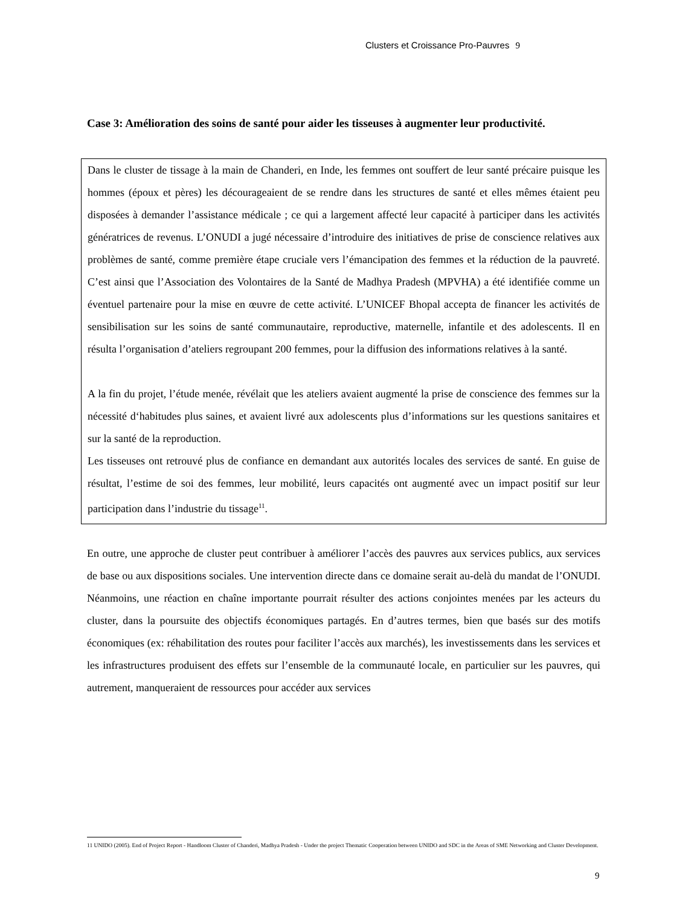Clusters et Croissance Pro-Pauvres 9
Case 3: Amélioration des soins de santé pour aider les tisseuses à augmenter leur productivité.
Dans le cluster de tissage à la main de Chanderi, en Inde, les femmes ont souffert de leur santé précaire puisque les hommes (époux et pères) les décourageaient de se rendre dans les structures de santé et elles mêmes étaient peu disposées à demander l’assistance médicale ; ce qui a largement affecté leur capacité à participer dans les activités génératrices de revenus. L’ONUDI a jugé nécessaire d’introduire des initiatives de prise de conscience relatives aux problèmes de santé, comme première étape cruciale vers l’émancipation des femmes et la réduction de la pauvreté. C’est ainsi que l’Association des Volontaires de la Santé de Madhya Pradesh (MPVHA) a été identifiée comme un éventuel partenaire pour la mise en œuvre de cette activité. L’UNICEF Bhopal accepta de financer les activités de sensibilisation sur les soins de santé communautaire, reproductive, maternelle, infantile et des adolescents. Il en résulta l’organisation d’ateliers regroupant 200 femmes, pour la diffusion des informations relatives à la santé.
A la fin du projet, l’étude menée, révélait que les ateliers avaient augmenté la prise de conscience des femmes sur la nécessité d‘habitudes plus saines, et avaient livré aux adolescents plus d’informations sur les questions sanitaires et sur la santé de la reproduction.
Les tisseuses ont retrouvé plus de confiance en demandant aux autorités locales des services de santé. En guise de résultat, l’estime de soi des femmes, leur mobilité, leurs capacités ont augmenté avec un impact positif sur leur participation dans l’industrie du tissage<sup>11</sup>.
En outre, une approche de cluster peut contribuer à améliorer l’accès des pauvres aux services publics, aux services de base ou aux dispositions sociales. Une intervention directe dans ce domaine serait au-delà du mandat de l’ONUDI. Néanmoins, une réaction en chaîne importante pourrait résulter des actions conjointes menées par les acteurs du cluster, dans la poursuite des objectifs économiques partagés. En d’autres termes, bien que basés sur des motifs économiques (ex: réhabilitation des routes pour faciliter l’accès aux marchés), les investissements dans les services et les infrastructures produisent des effets sur l’ensemble de la communauté locale, en particulier sur les pauvres, qui autrement, manqueraient de ressources pour accéder aux services
11 UNIDO (2005). End of Project Report - Handloom Cluster of Chanderi, Madhya Pradesh - Under the project Thematic Cooperation between UNIDO and SDC in the Areas of SME Networking and Cluster Development.
9